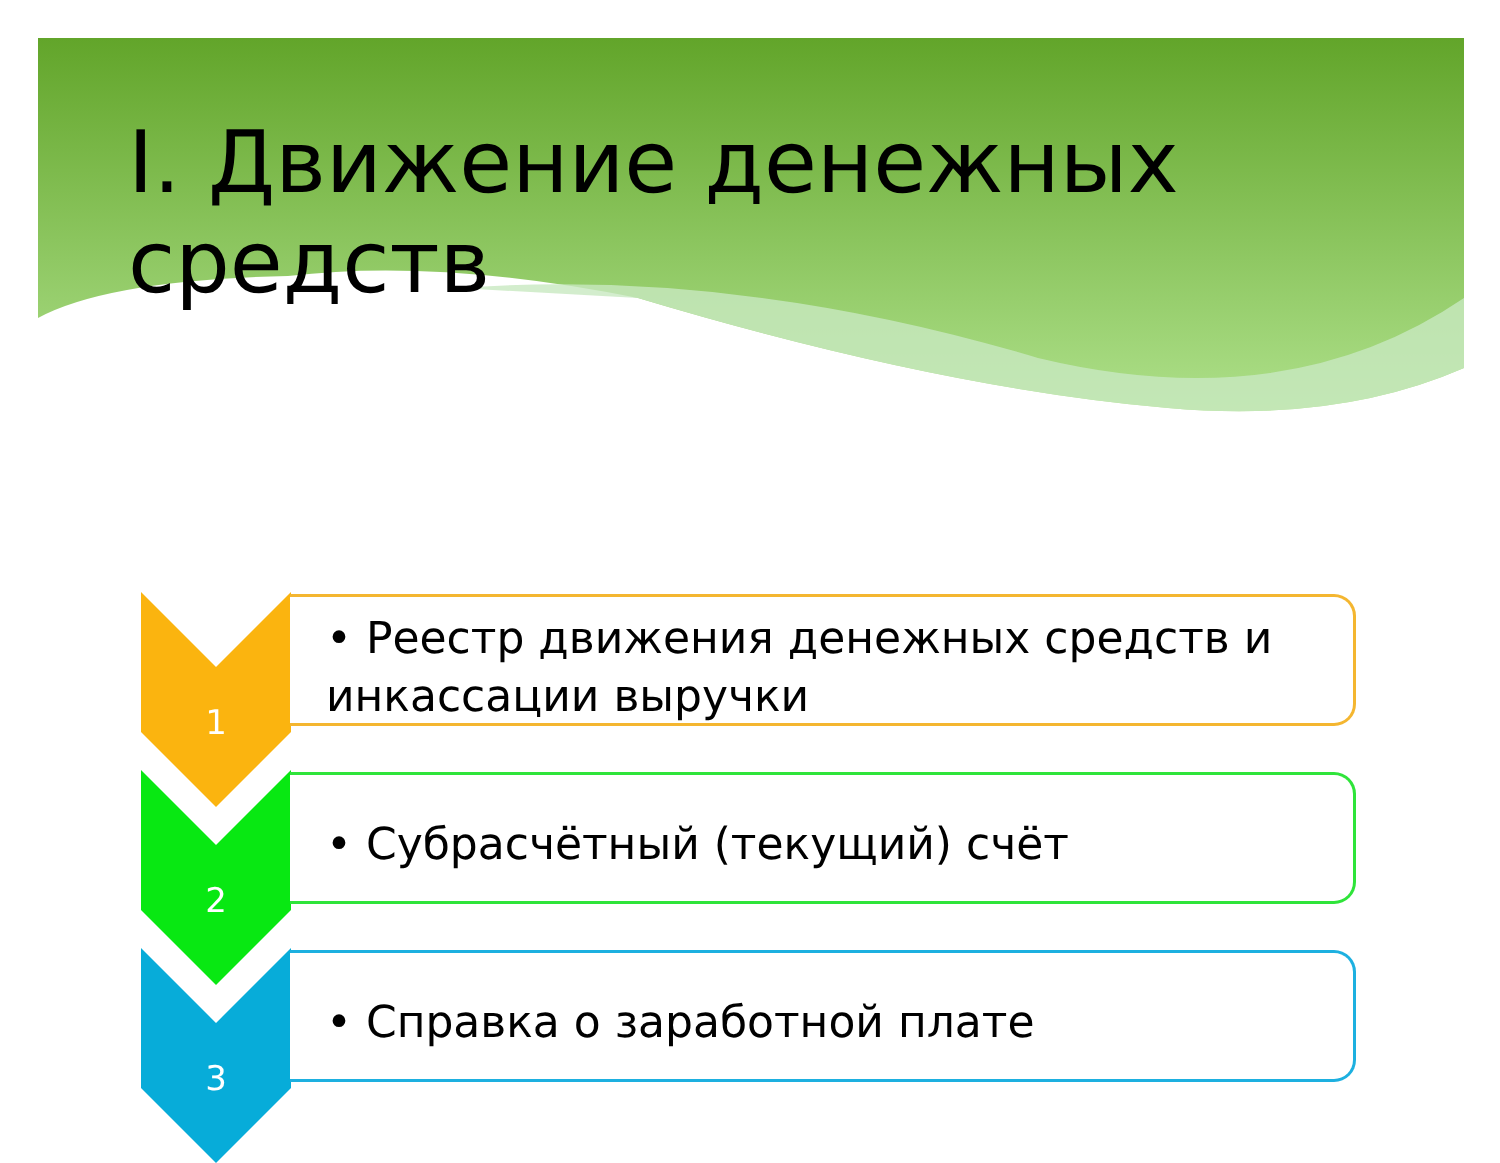I. Движение денежных средств
1
• Реестр движения денежных средств и инкассации выручки
2
• Субрасчётный (текущий) счёт
3
• Справка о заработной плате